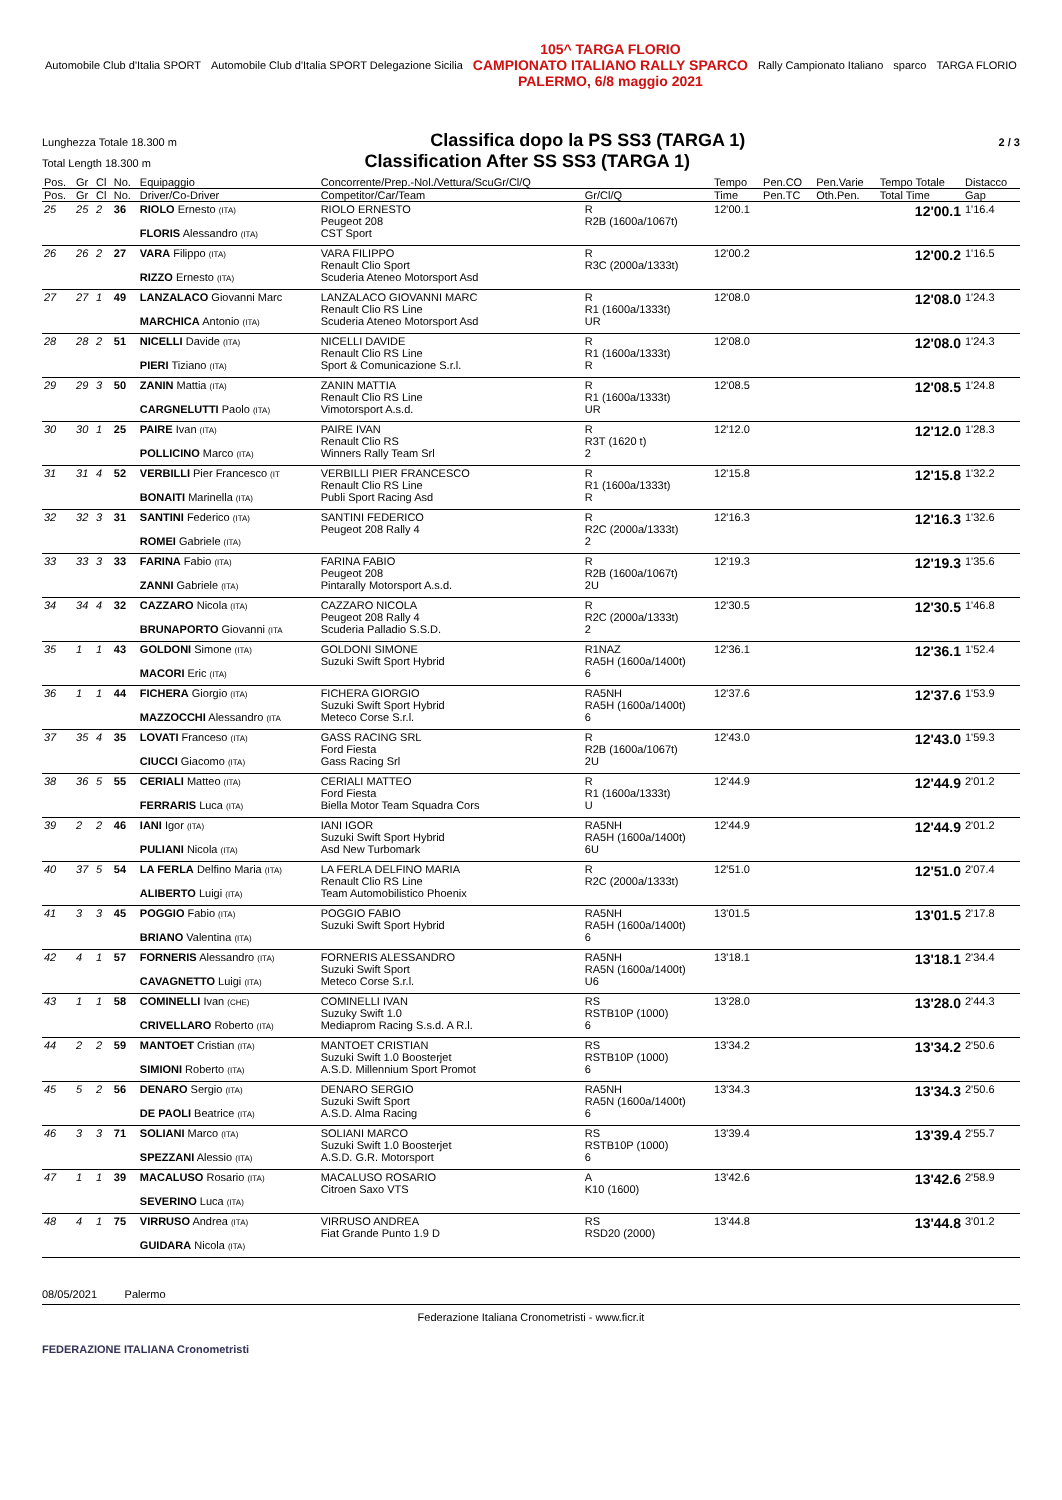Automobile Club d'Italia SPORT Automobile Club d'Italia SPORT Delegazione Sicilia
105^ TARGA FLORIO
CAMPIONATO ITALIANO RALLY SPARCO
PALERMO, 6/8 maggio 2021
Rally Campionato Italiano sparco TARGA FLORIO
Lunghezza Totale 18.300 m Classifica dopo la PS SS3 (TARGA 1) 2 / 3
Total Length 18.300 m Classification After SS SS3 (TARGA 1)
| Pos. | Gr | Cl | No. | Equipaggio | Concorrente/Prep.-Nol./Vettura/ScuGr/Cl/Q | | Tempo | Pen.CO | Pen.Varie | Tempo Totale | Distacco |
| --- | --- | --- | --- | --- | --- | --- | --- | --- | --- | --- | --- |
| Pos. | Gr | Cl | No. | Driver/Co-Driver | Competitor/Car/Team | Gr/Cl/Q | Time | Pen.TC | Oth.Pen. | Total Time | Gap |
| 25 | 25 | 2 | 36 | RIOLO Ernesto (ITA) FLORIS Alessandro (ITA) | RIOLO ERNESTO Peugeot 208 CST Sport | R R2B (1600a/1067t) | 12'00.1 | | | 12'00.1 | 1'16.4 |
| 26 | 26 | 2 | 27 | VARA Filippo (ITA) RIZZO Ernesto (ITA) | VARA FILIPPO Renault Clio Sport Scuderia Ateneo Motorsport Asd | R R3C (2000a/1333t) | 12'00.2 | | | 12'00.2 | 1'16.5 |
| 27 | 27 | 1 | 49 | LANZALACO Giovanni Marc MARCHICA Antonio (ITA) | LANZALACO GIOVANNI MARC Renault Clio RS Line Scuderia Ateneo Motorsport Asd | R R1 (1600a/1333t) UR | 12'08.0 | | | 12'08.0 | 1'24.3 |
| 28 | 28 | 2 | 51 | NICELLI Davide (ITA) PIERI Tiziano (ITA) | NICELLI DAVIDE Renault Clio RS Line Sport & Comunicazione S.r.l. | R R1 (1600a/1333t) R | 12'08.0 | | | 12'08.0 | 1'24.3 |
| 29 | 29 | 3 | 50 | ZANIN Mattia (ITA) CARGNELUTTI Paolo (ITA) | ZANIN MATTIA Renault Clio RS Line Vimotorsport A.s.d. | R R1 (1600a/1333t) UR | 12'08.5 | | | 12'08.5 | 1'24.8 |
| 30 | 30 | 1 | 25 | PAIRE Ivan (ITA) POLLICINO Marco (ITA) | PAIRE IVAN Renault Clio RS Winners Rally Team Srl | R R3T (1620 t) 2 | 12'12.0 | | | 12'12.0 | 1'28.3 |
| 31 | 31 | 4 | 52 | VERBILLI Pier Francesco (IT BONAITI Marinella (ITA) | VERBILLI PIER FRANCESCO Renault Clio RS Line Publi Sport Racing Asd | R R1 (1600a/1333t) R | 12'15.8 | | | 12'15.8 | 1'32.2 |
| 32 | 32 | 3 | 31 | SANTINI Federico (ITA) ROMEI Gabriele (ITA) | SANTINI FEDERICO Peugeot 208 Rally 4 | R R2C (2000a/1333t) 2 | 12'16.3 | | | 12'16.3 | 1'32.6 |
| 33 | 33 | 3 | 33 | FARINA Fabio (ITA) ZANNI Gabriele (ITA) | FARINA FABIO Peugeot 208 Pintarally Motorsport A.s.d. | R R2B (1600a/1067t) 2U | 12'19.3 | | | 12'19.3 | 1'35.6 |
| 34 | 34 | 4 | 32 | CAZZARO Nicola (ITA) BRUNAPORTO Giovanni (ITA | CAZZARO NICOLA Peugeot 208 Rally 4 Scuderia Palladio S.S.D. | R R2C (2000a/1333t) 2 | 12'30.5 | | | 12'30.5 | 1'46.8 |
| 35 | 1 | 1 | 43 | GOLDONI Simone (ITA) MACORI Eric (ITA) | GOLDONI SIMONE Suzuki Swift Sport Hybrid | R1NAZ RA5H (1600a/1400t) 6 | 12'36.1 | | | 12'36.1 | 1'52.4 |
| 36 | 1 | 1 | 44 | FICHERA Giorgio (ITA) MAZZOCCHI Alessandro (ITA | FICHERA GIORGIO Suzuki Swift Sport Hybrid Meteco Corse S.r.l. | RA5NH RA5H (1600a/1400t) 6 | 12'37.6 | | | 12'37.6 | 1'53.9 |
| 37 | 35 | 4 | 35 | LOVATI Franceso (ITA) CIUCCI Giacomo (ITA) | GASS RACING SRL Ford Fiesta Gass Racing Srl | R R2B (1600a/1067t) 2U | 12'43.0 | | | 12'43.0 | 1'59.3 |
| 38 | 36 | 5 | 55 | CERIALI Matteo (ITA) FERRARIS Luca (ITA) | CERIALI MATTEO Ford Fiesta Biella Motor Team Squadra Cors | R R1 (1600a/1333t) U | 12'44.9 | | | 12'44.9 | 2'01.2 |
| 39 | 2 | 2 | 46 | IANI Igor (ITA) PULIANI Nicola (ITA) | IANI IGOR Suzuki Swift Sport Hybrid Asd New Turbomark | RA5NH RA5H (1600a/1400t) 6U | 12'44.9 | | | 12'44.9 | 2'01.2 |
| 40 | 37 | 5 | 54 | LA FERLA Delfino Maria (ITA) ALIBERTO Luigi (ITA) | LA FERLA DELFINO MARIA Renault Clio RS Line Team Automobilistico Phoenix | R R2C (2000a/1333t) | 12'51.0 | | | 12'51.0 | 2'07.4 |
| 41 | 3 | 3 | 45 | POGGIO Fabio (ITA) BRIANO Valentina (ITA) | POGGIO FABIO Suzuki Swift Sport Hybrid | RA5NH RA5H (1600a/1400t) 6 | 13'01.5 | | | 13'01.5 | 2'17.8 |
| 42 | 4 | 1 | 57 | FORNERIS Alessandro (ITA) CAVAGNETTO Luigi (ITA) | FORNERIS ALESSANDRO Suzuki Swift Sport Meteco Corse S.r.l. | RA5NH RA5N (1600a/1400t) U6 | 13'18.1 | | | 13'18.1 | 2'34.4 |
| 43 | 1 | 1 | 58 | COMINELLI Ivan (CHE) CRIVELLARO Roberto (ITA) | COMINELLI IVAN Suzuky Swift 1.0 Mediaprom Racing S.s.d. A R.l. | RS RSTB10P (1000) 6 | 13'28.0 | | | 13'28.0 | 2'44.3 |
| 44 | 2 | 2 | 59 | MANTOET Cristian (ITA) SIMIONI Roberto (ITA) | MANTOET CRISTIAN Suzuki Swift 1.0 Boosterjet A.S.D. Millennium Sport Promot | RS RSTB10P (1000) 6 | 13'34.2 | | | 13'34.2 | 2'50.6 |
| 45 | 5 | 2 | 56 | DENARO Sergio (ITA) DE PAOLI Beatrice (ITA) | DENARO SERGIO Suzuki Swift Sport A.S.D. Alma Racing | RA5NH RA5N (1600a/1400t) 6 | 13'34.3 | | | 13'34.3 | 2'50.6 |
| 46 | 3 | 3 | 71 | SOLIANI Marco (ITA) SPEZZANI Alessio (ITA) | SOLIANI MARCO Suzuki Swift 1.0 Boosterjet A.S.D. G.R. Motorsport | RS RSTB10P (1000) 6 | 13'39.4 | | | 13'39.4 | 2'55.7 |
| 47 | 1 | 1 | 39 | MACALUSO Rosario (ITA) SEVERINO Luca (ITA) | MACALUSO ROSARIO Citroen Saxo VTS | A K10 (1600) | 13'42.6 | | | 13'42.6 | 2'58.9 |
| 48 | 4 | 1 | 75 | VIRRUSO Andrea (ITA) GUIDARA Nicola (ITA) | VIRRUSO ANDREA Fiat Grande Punto 1.9 D | RS RSD20 (2000) | 13'44.8 | | | 13'44.8 | 3'01.2 |
08/05/2021 Palermo
Federazione Italiana Cronometristi - www.ficr.it
FEDERAZIONE ITALIANA Cronometristi